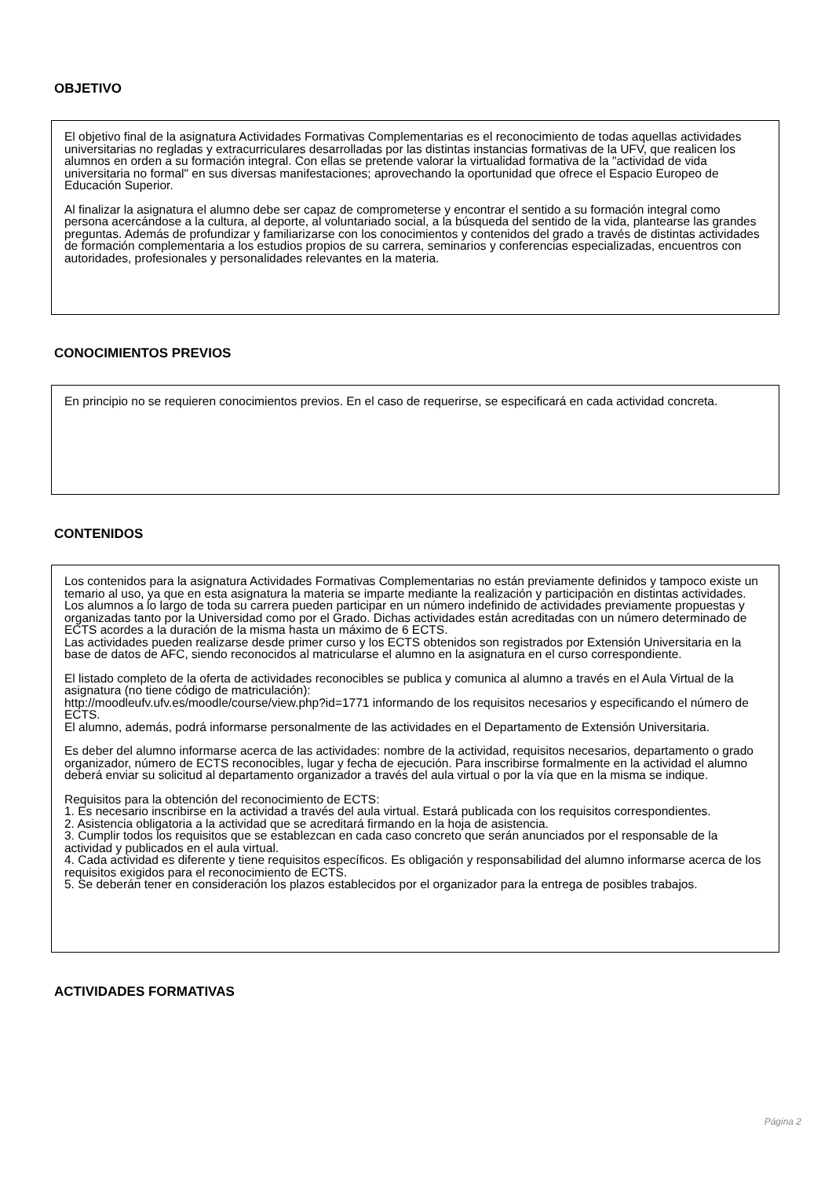OBJETIVO
El objetivo final de la asignatura Actividades Formativas Complementarias es el reconocimiento de todas aquellas actividades universitarias no regladas y extracurriculares desarrolladas por las distintas instancias formativas de la UFV, que realicen los alumnos en orden a su formación integral. Con ellas se pretende valorar la virtualidad formativa de la "actividad de vida universitaria no formal" en sus diversas manifestaciones; aprovechando la oportunidad que ofrece el Espacio Europeo de Educación Superior.
Al finalizar la asignatura el alumno debe ser capaz de comprometerse y encontrar el sentido a su formación integral como persona acercándose a la cultura, al deporte, al voluntariado social, a la búsqueda del sentido de la vida, plantearse las grandes preguntas. Además de profundizar y familiarizarse con los conocimientos y contenidos del grado a través de distintas actividades de formación complementaria a los estudios propios de su carrera, seminarios y conferencias especializadas, encuentros con autoridades, profesionales y personalidades relevantes en la materia.
CONOCIMIENTOS PREVIOS
En principio no se requieren conocimientos previos. En el caso de requerirse, se especificará en cada actividad concreta.
CONTENIDOS
Los contenidos para la asignatura Actividades Formativas Complementarias no están previamente definidos y tampoco existe un temario al uso, ya que en esta asignatura la materia se imparte mediante la realización y participación en distintas actividades.
Los alumnos a lo largo de toda su carrera pueden participar en un número indefinido de actividades previamente propuestas y organizadas tanto por la Universidad como por el Grado. Dichas actividades están acreditadas con un número determinado de ECTS acordes a la duración de la misma hasta un máximo de 6 ECTS.
Las actividades pueden realizarse desde primer curso y los ECTS obtenidos son registrados por Extensión Universitaria en la base de datos de AFC, siendo reconocidos al matricularse el alumno en la asignatura en el curso correspondiente.
El listado completo de la oferta de actividades reconocibles se publica y comunica al alumno a través en el Aula Virtual de la asignatura (no tiene código de matriculación):
http://moodleufv.ufv.es/moodle/course/view.php?id=1771 informando de los requisitos necesarios y especificando el número de ECTS.
El alumno, además, podrá informarse personalmente de las actividades en el Departamento de Extensión Universitaria.
Es deber del alumno informarse acerca de las actividades: nombre de la actividad, requisitos necesarios, departamento o grado organizador, número de ECTS reconocibles, lugar y fecha de ejecución. Para inscribirse formalmente en la actividad el alumno deberá enviar su solicitud al departamento organizador a través del aula virtual o por la vía que en la misma se indique.
Requisitos para la obtención del reconocimiento de ECTS:
1. Es necesario inscribirse en la actividad a través del aula virtual. Estará publicada con los requisitos correspondientes.
2. Asistencia obligatoria a la actividad que se acreditará firmando en la hoja de asistencia.
3. Cumplir todos los requisitos que se establezcan en cada caso concreto que serán anunciados por el responsable de la actividad y publicados en el aula virtual.
4. Cada actividad es diferente y tiene requisitos específicos. Es obligación y responsabilidad del alumno informarse acerca de los requisitos exigidos para el reconocimiento de ECTS.
5. Se deberán tener en consideración los plazos establecidos por el organizador para la entrega de posibles trabajos.
ACTIVIDADES FORMATIVAS
Página 2